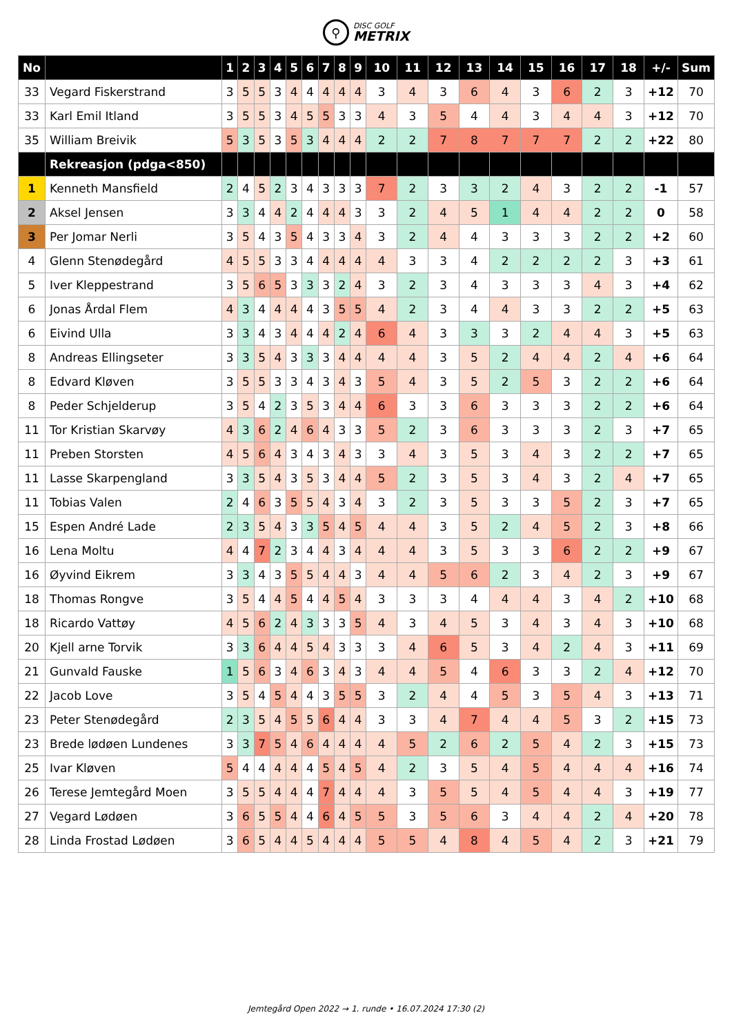⚲
DISC GOLF
METRIX
| No | | 1 | 2 | 3 | 4 | 5 | 6 | 7 | 8 | 9 | 10 | 11 | 12 | 13 | 14 | 15 | 16 | 17 | 18 | +/- | Sum |
| --- | --- | --- | --- | --- | --- | --- | --- | --- | --- | --- | --- | --- | --- | --- | --- | --- | --- | --- | --- | --- | --- |
| 33 | Vegard Fiskerstrand | 3 | 5 | 5 | 3 | 4 | 4 | 4 | 4 | 4 | 3 | 4 | 3 | 6 | 4 | 3 | 6 | 2 | 3 | +12 | 70 |
| 33 | Karl Emil Itland | 3 | 5 | 5 | 3 | 4 | 5 | 5 | 3 | 3 | 4 | 3 | 5 | 4 | 4 | 3 | 4 | 4 | 3 | +12 | 70 |
| 35 | William Breivik | 5 | 3 | 5 | 3 | 5 | 3 | 4 | 4 | 4 | 2 | 2 | 7 | 8 | 7 | 7 | 7 | 2 | 2 | +22 | 80 |
| | Rekreasjon (pdga<850) | | | | | | | | | | | | | | | | | | | | |
| 1 | Kenneth Mansfield | 2 | 4 | 5 | 2 | 3 | 4 | 3 | 3 | 3 | 7 | 2 | 3 | 3 | 2 | 4 | 3 | 2 | 2 | -1 | 57 |
| 2 | Aksel Jensen | 3 | 3 | 4 | 4 | 2 | 4 | 4 | 4 | 3 | 3 | 2 | 4 | 5 | 1 | 4 | 4 | 2 | 2 | 0 | 58 |
| 3 | Per Jomar Nerli | 3 | 5 | 4 | 3 | 5 | 4 | 3 | 3 | 4 | 3 | 2 | 4 | 4 | 3 | 3 | 3 | 2 | 2 | +2 | 60 |
| 4 | Glenn Stenødegård | 4 | 5 | 5 | 3 | 3 | 4 | 4 | 4 | 4 | 4 | 3 | 3 | 4 | 2 | 2 | 2 | 2 | 3 | +3 | 61 |
| 5 | Iver Kleppestrand | 3 | 5 | 6 | 5 | 3 | 3 | 3 | 2 | 4 | 3 | 2 | 3 | 4 | 3 | 3 | 3 | 4 | 3 | +4 | 62 |
| 6 | Jonas Årdal Flem | 4 | 3 | 4 | 4 | 4 | 4 | 3 | 5 | 5 | 4 | 2 | 3 | 4 | 4 | 3 | 3 | 2 | 2 | +5 | 63 |
| 6 | Eivind Ulla | 3 | 3 | 4 | 3 | 4 | 4 | 4 | 2 | 4 | 6 | 4 | 3 | 3 | 3 | 2 | 4 | 4 | 3 | +5 | 63 |
| 8 | Andreas Ellingseter | 3 | 3 | 5 | 4 | 3 | 3 | 3 | 4 | 4 | 4 | 4 | 3 | 5 | 2 | 4 | 4 | 2 | 4 | +6 | 64 |
| 8 | Edvard Kløven | 3 | 5 | 5 | 3 | 3 | 4 | 3 | 4 | 3 | 5 | 4 | 3 | 5 | 2 | 5 | 3 | 2 | 2 | +6 | 64 |
| 8 | Peder Schjelderup | 3 | 5 | 4 | 2 | 3 | 5 | 3 | 4 | 4 | 6 | 3 | 3 | 6 | 3 | 3 | 3 | 2 | 2 | +6 | 64 |
| 11 | Tor Kristian Skarvøy | 4 | 3 | 6 | 2 | 4 | 6 | 4 | 3 | 3 | 5 | 2 | 3 | 6 | 3 | 3 | 3 | 2 | 3 | +7 | 65 |
| 11 | Preben Storsten | 4 | 5 | 6 | 4 | 3 | 4 | 3 | 4 | 3 | 3 | 4 | 3 | 5 | 3 | 4 | 3 | 2 | 2 | +7 | 65 |
| 11 | Lasse Skarpengland | 3 | 3 | 5 | 4 | 3 | 5 | 3 | 4 | 4 | 5 | 2 | 3 | 5 | 3 | 4 | 3 | 2 | 4 | +7 | 65 |
| 11 | Tobias Valen | 2 | 4 | 6 | 3 | 5 | 5 | 4 | 3 | 4 | 3 | 2 | 3 | 5 | 3 | 3 | 5 | 2 | 3 | +7 | 65 |
| 15 | Espen André Lade | 2 | 3 | 5 | 4 | 3 | 3 | 5 | 4 | 5 | 4 | 4 | 3 | 5 | 2 | 4 | 5 | 2 | 3 | +8 | 66 |
| 16 | Lena Moltu | 4 | 4 | 7 | 2 | 3 | 4 | 4 | 3 | 4 | 4 | 4 | 3 | 5 | 3 | 3 | 6 | 2 | 2 | +9 | 67 |
| 16 | Øyvind Eikrem | 3 | 3 | 4 | 3 | 5 | 5 | 4 | 4 | 3 | 4 | 4 | 5 | 6 | 2 | 3 | 4 | 2 | 3 | +9 | 67 |
| 18 | Thomas Rongve | 3 | 5 | 4 | 4 | 5 | 4 | 4 | 5 | 4 | 3 | 3 | 3 | 4 | 4 | 4 | 3 | 4 | 2 | +10 | 68 |
| 18 | Ricardo Vattøy | 4 | 5 | 6 | 2 | 4 | 3 | 3 | 3 | 5 | 4 | 3 | 4 | 5 | 3 | 4 | 3 | 4 | 3 | +10 | 68 |
| 20 | Kjell arne Torvik | 3 | 3 | 6 | 4 | 4 | 5 | 4 | 3 | 3 | 3 | 4 | 6 | 5 | 3 | 4 | 2 | 4 | 3 | +11 | 69 |
| 21 | Gunvald Fauske | 1 | 5 | 6 | 3 | 4 | 6 | 3 | 4 | 3 | 4 | 4 | 5 | 4 | 6 | 3 | 3 | 2 | 4 | +12 | 70 |
| 22 | Jacob Love | 3 | 5 | 4 | 5 | 4 | 4 | 3 | 5 | 5 | 3 | 2 | 4 | 4 | 5 | 3 | 5 | 4 | 3 | +13 | 71 |
| 23 | Peter Stenødegård | 2 | 3 | 5 | 4 | 5 | 5 | 6 | 4 | 4 | 3 | 3 | 4 | 7 | 4 | 4 | 5 | 3 | 2 | +15 | 73 |
| 23 | Brede lødøen Lundenes | 3 | 3 | 7 | 5 | 4 | 6 | 4 | 4 | 4 | 4 | 5 | 2 | 6 | 2 | 5 | 4 | 2 | 3 | +15 | 73 |
| 25 | Ivar Kløven | 5 | 4 | 4 | 4 | 4 | 4 | 5 | 4 | 5 | 4 | 2 | 3 | 5 | 4 | 5 | 4 | 4 | 4 | +16 | 74 |
| 26 | Terese Jemtegård Moen | 3 | 5 | 5 | 4 | 4 | 4 | 7 | 4 | 4 | 4 | 3 | 5 | 5 | 4 | 5 | 4 | 4 | 3 | +19 | 77 |
| 27 | Vegard Lødøen | 3 | 6 | 5 | 5 | 4 | 4 | 6 | 4 | 5 | 5 | 3 | 5 | 6 | 3 | 4 | 4 | 2 | 4 | +20 | 78 |
| 28 | Linda Frostad Lødøen | 3 | 6 | 5 | 4 | 4 | 5 | 4 | 4 | 4 | 5 | 5 | 4 | 8 | 4 | 5 | 4 | 2 | 3 | +21 | 79 |
Jemtegård Open 2022 → 1. runde • 16.07.2024 17:30 (2)